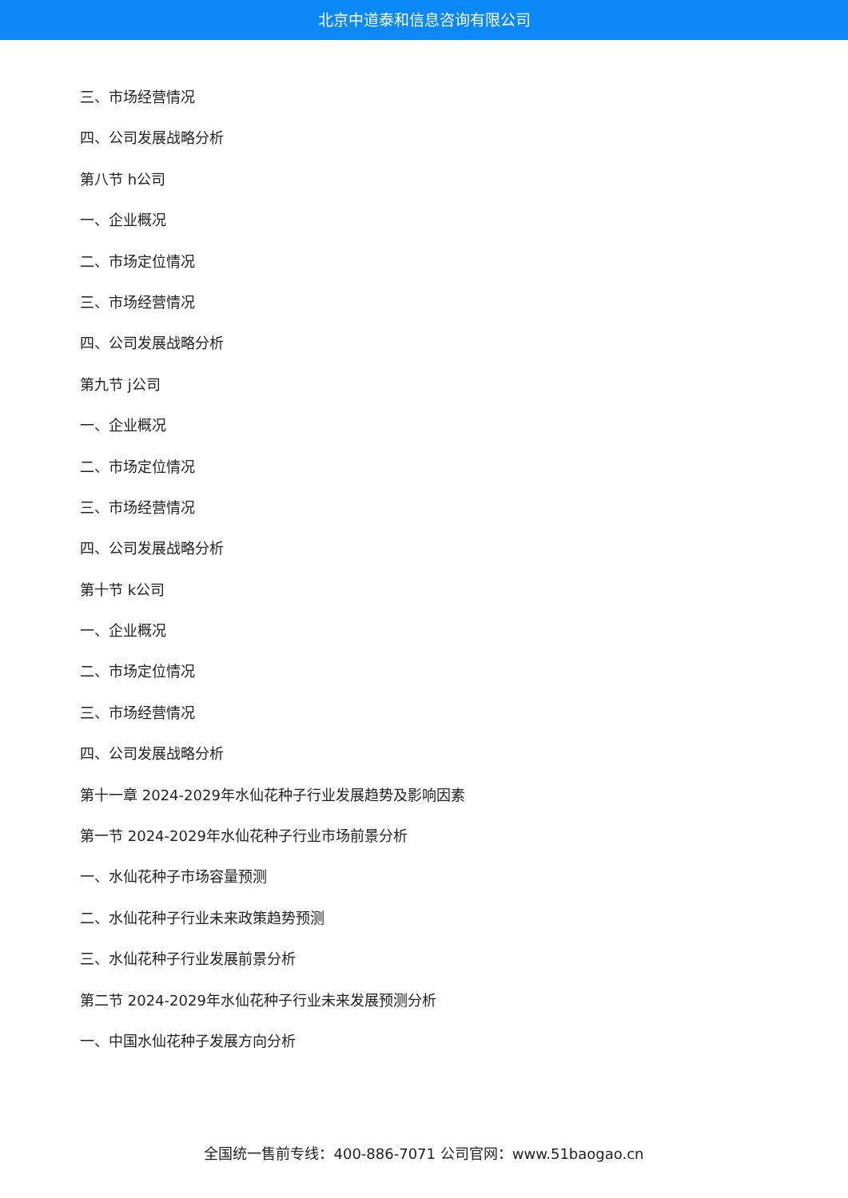北京中道泰和信息咨询有限公司
三、市场经营情况
四、公司发展战略分析
第八节 h公司
一、企业概况
二、市场定位情况
三、市场经营情况
四、公司发展战略分析
第九节 j公司
一、企业概况
二、市场定位情况
三、市场经营情况
四、公司发展战略分析
第十节 k公司
一、企业概况
二、市场定位情况
三、市场经营情况
四、公司发展战略分析
第十一章 2024-2029年水仙花种子行业发展趋势及影响因素
第一节 2024-2029年水仙花种子行业市场前景分析
一、水仙花种子市场容量预测
二、水仙花种子行业未来政策趋势预测
三、水仙花种子行业发展前景分析
第二节 2024-2029年水仙花种子行业未来发展预测分析
一、中国水仙花种子发展方向分析
全国统一售前专线：400-886-7071 公司官网：www.51baogao.cn